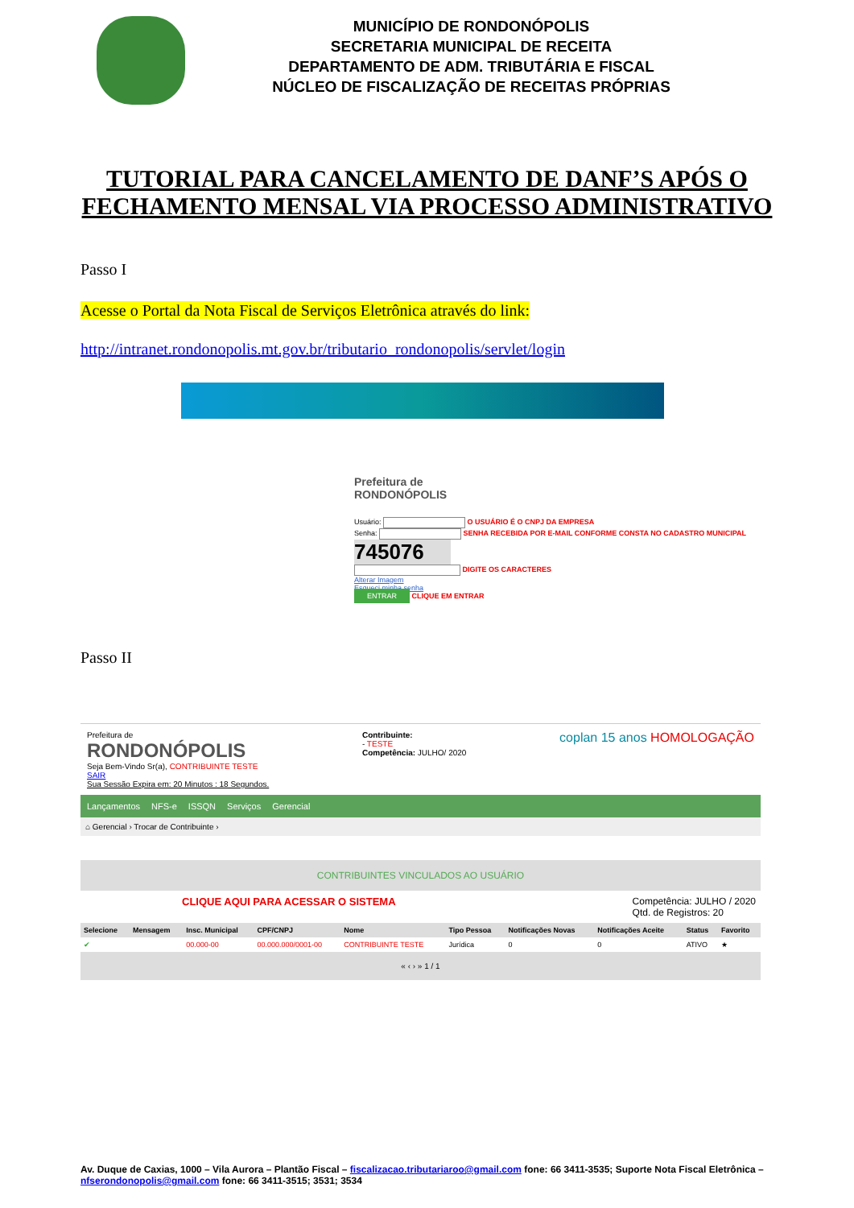MUNICÍPIO DE RONDONÓPOLIS
SECRETARIA MUNICIPAL DE RECEITA
DEPARTAMENTO DE ADM. TRIBUTÁRIA E FISCAL
NÚCLEO DE FISCALIZAÇÃO DE RECEITAS PRÓPRIAS
TUTORIAL PARA CANCELAMENTO DE DANF’S APÓS O
FECHAMENTO MENSAL VIA PROCESSO ADMINISTRATIVO
Passo I
Acesse o Portal da Nota Fiscal de Serviços Eletrônica através do link:
http://intranet.rondonopolis.mt.gov.br/tributario_rondonopolis/servlet/login
Prefeitura de
RONDONÓPOLIS
Usuário: O USUÁRIO É O CNPJ DA EMPRESA
Senha: SENHA RECEBIDA POR E-MAIL CONFORME CONSTA NO CADASTRO MUNICIPAL
745076
DIGITE OS CARACTERES
Alterar Imagem
Esqueci minha senha
ENTRAR CLIQUE EM ENTRAR
Passo II
Prefeitura de
RONDONÓPOLIS
Seja Bem-Vindo Sr(a), CONTRIBUINTE TESTE
SAIR
Sua Sessão Expira em: 20 Minutos : 18 Segundos.
Contribuinte:
- TESTE
Competência: JULHO/ 2020
coplan 15 anos HOMOLOGAÇÃO
Lançamentos NFS-e ISSQN Serviços Gerencial
⌂ Gerencial › Trocar de Contribuinte ›
CONTRIBUINTES VINCULADOS AO USUÁRIO
CLIQUE AQUI PARA ACESSAR O SISTEMA Competência: JULHO / 2020
Qtd. de Registros: 20
| Selecione | Mensagem | Insc. Municipal | CPF/CNPJ | Nome | Tipo Pessoa | Notificações Novas | Notificações Aceite | Status | Favorito |
| --- | --- | --- | --- | --- | --- | --- | --- | --- | --- |
| ✔ | | 00.000-00 | 00.000.000/0001-00 | CONTRIBUINTE TESTE | Jurídica | 0 | 0 | ATIVO | ★ |
« ‹ › » 1 / 1
Av. Duque de Caxias, 1000 – Vila Aurora – Plantão Fiscal – fiscalizacao.tributariaroo@gmail.com fone: 66 3411-3535; Suporte Nota Fiscal Eletrônica – nfserondonopolis@gmail.com fone: 66 3411-3515; 3531; 3534